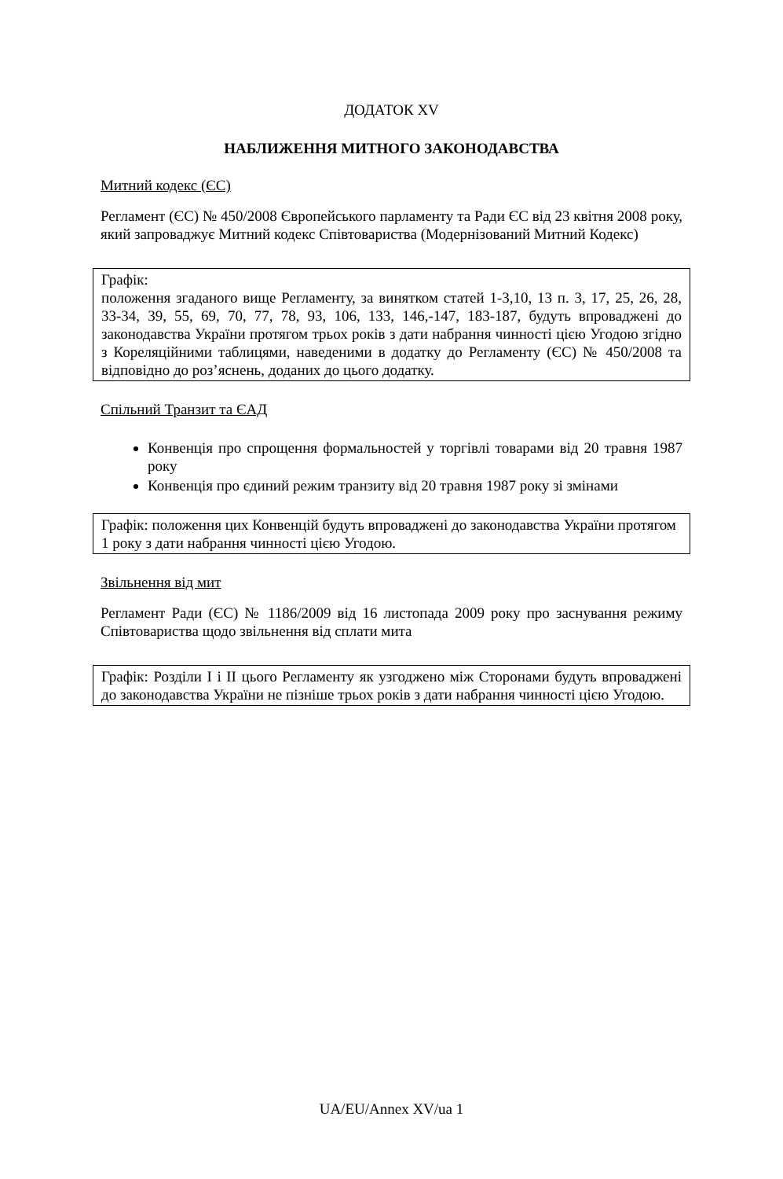ДОДАТОК XV
НАБЛИЖЕННЯ МИТНОГО ЗАКОНОДАВСТВА
Митний кодекс (ЄС)
Регламент (ЄС) № 450/2008 Європейського парламенту та Ради ЄС від 23 квітня 2008 року, який запроваджує Митний кодекс Співтовариства (Модернізований Митний Кодекс)
Графік:
положення згаданого вище Регламенту, за винятком статей 1-3,10, 13 п. 3, 17, 25, 26, 28, 33-34, 39, 55, 69, 70, 77, 78, 93, 106, 133, 146,-147, 183-187, будуть впроваджені до законодавства України протягом трьох років з дати набрання чинності цією Угодою згідно з Кореляційними таблицями, наведеними в додатку до Регламенту (ЄС) № 450/2008 та відповідно до роз’яснень, доданих до цього додатку.
Спільний Транзит та ЄАД
Конвенція про спрощення формальностей у торгівлі товарами від 20 травня 1987 року
Конвенція про єдиний режим транзиту від 20 травня 1987 року зі змінами
Графік: положення цих Конвенцій будуть впроваджені до законодавства України протягом 1 року з дати набрання чинності цією Угодою.
Звільнення від мит
Регламент Ради (ЄС) № 1186/2009 від 16 листопада 2009 року про заснування режиму Співтовариства щодо звільнення від сплати мита
Графік: Розділи I і II цього Регламенту як узгоджено між Сторонами будуть впроваджені до законодавства України не пізніше трьох років з дати набрання чинності цією Угодою.
UA/EU/Annex XV/ua 1